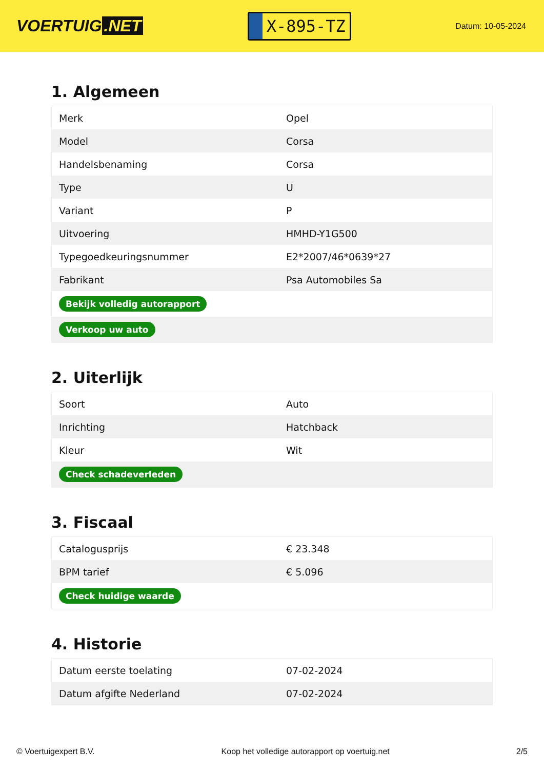VOERTUIG.NET
X-895-TZ
Datum: 10-05-2024
1. Algemeen
| Merk | Opel |
| Model | Corsa |
| Handelsbenaming | Corsa |
| Type | U |
| Variant | P |
| Uitvoering | HMHD-Y1G500 |
| Typegoedkeuringsnummer | E2*2007/46*0639*27 |
| Fabrikant | Psa Automobiles Sa |
| Bekijk volledig autorapport | |
| Verkoop uw auto | |
2. Uiterlijk
| Soort | Auto |
| Inrichting | Hatchback |
| Kleur | Wit |
| Check schadeverleden | |
3. Fiscaal
| Catalogusprijs | € 23.348 |
| BPM tarief | € 5.096 |
| Check huidige waarde | |
4. Historie
| Datum eerste toelating | 07-02-2024 |
| Datum afgifte Nederland | 07-02-2024 |
© Voertuigexpert B.V. Koop het volledige autorapport op voertuig.net 2/5